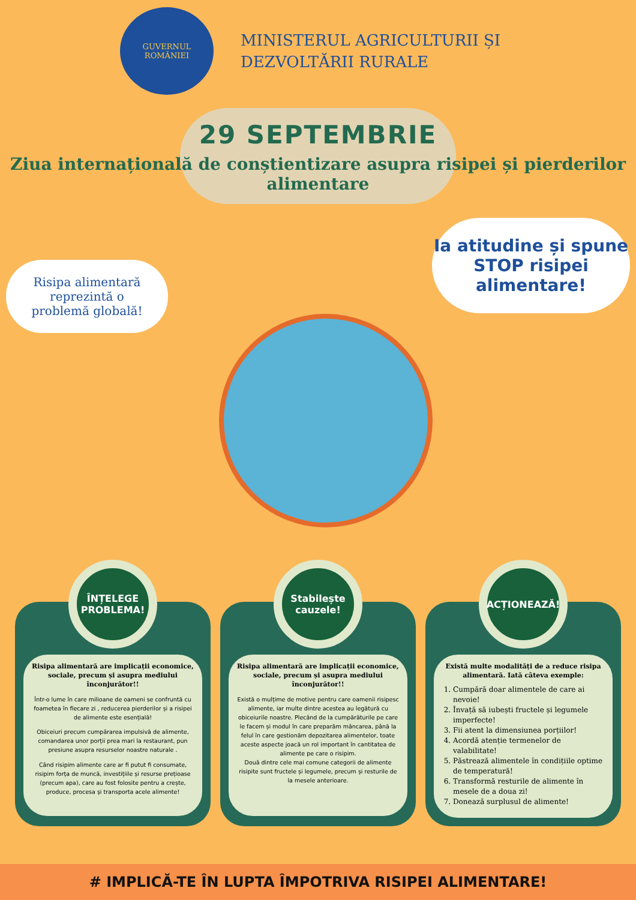GUVERNUL
ROMÂNIEI
MINISTERUL AGRICULTURII ȘI
DEZVOLTĂRII RURALE
29 SEPTEMBRIE
Ziua internațională de conștientizare asupra risipei și pierderilor alimentare
Risipa alimentară
reprezintă o
problemă globală!
Ia atitudine și spune
STOP risipei
alimentare!
ÎNȚELEGE
PROBLEMA!
Risipa alimentară are implicații economice, sociale, precum și asupra mediului înconjurător!!
Într-o lume în care milioane de oameni se confruntă cu foametea în fiecare zi , reducerea pierderilor și a risipei de alimente este esențială!
Obiceiuri precum cumpărarea impulsivă de alimente, comandarea unor porții prea mari la restaurant, pun presiune asupra resurselor noastre naturale .
Când risipim alimente care ar fi putut fi consumate, risipim forța de muncă, investițiile și resurse prețioase (precum apa), care au fost folosite pentru a crește, produce, procesa și transporta acele alimente!
Stabilește
cauzele!
Risipa alimentară are implicații economice, sociale, precum și asupra mediului înconjurător!!
Există o mulțime de motive pentru care oamenii risipesc alimente, iar multe dintre acestea au legătură cu obiceiurile noastre. Plecând de la cumpărăturile pe care le facem și modul în care preparăm mâncarea, până la felul în care gestionăm depozitarea alimentelor, toate aceste aspecte joacă un rol important în cantitatea de alimente pe care o risipim.
Două dintre cele mai comune categorii de alimente risipite sunt fructele și legumele, precum și resturile de la mesele anterioare.
ACȚIONEAZĂ!
Există multe modalități de a reduce risipa alimentară. Iată câteva exemple:
1. Cumpără doar alimentele de care ai nevoie!
2. Învață să iubești fructele și legumele imperfecte!
3. Fii atent la dimensiunea porțiilor!
4. Acordă atenție termenelor de valabilitate!
5. Păstrează alimentele în condițiile optime de temperatură!
6. Transformă resturile de alimente în mesele de a doua zi!
7. Donează surplusul de alimente!
# IMPLICĂ-TE ÎN LUPTA ÎMPOTRIVA RISIPEI ALIMENTARE!